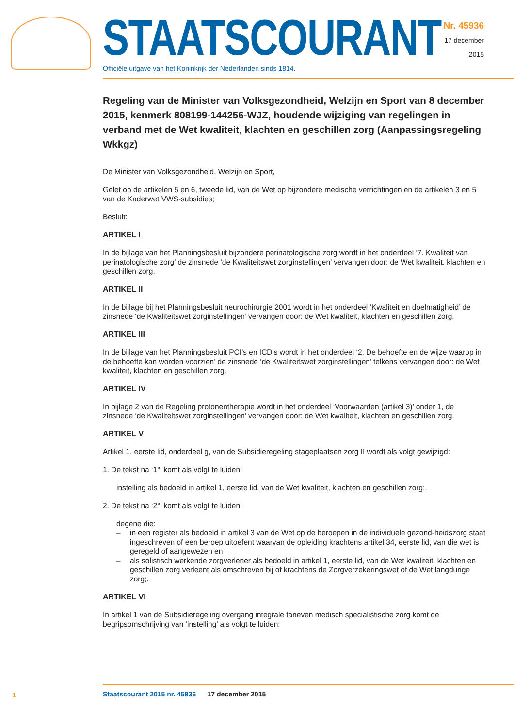STAATSCOURANT
Officiële uitgave van het Koninkrijk der Nederlanden sinds 1814.
Nr. 45936
17 december
2015
Regeling van de Minister van Volksgezondheid, Welzijn en Sport van 8 december 2015, kenmerk 808199-144256-WJZ, houdende wijziging van regelingen in verband met de Wet kwaliteit, klachten en geschillen zorg (Aanpassingsregeling Wkkgz)
De Minister van Volksgezondheid, Welzijn en Sport,
Gelet op de artikelen 5 en 6, tweede lid, van de Wet op bijzondere medische verrichtingen en de artikelen 3 en 5 van de Kaderwet VWS-subsidies;
Besluit:
ARTIKEL I
In de bijlage van het Planningsbesluit bijzondere perinatologische zorg wordt in het onderdeel ‘7. Kwaliteit van perinatologische zorg’ de zinsnede ‘de Kwaliteitswet zorginstellingen’ vervangen door: de Wet kwaliteit, klachten en geschillen zorg.
ARTIKEL II
In de bijlage bij het Planningsbesluit neurochirurgie 2001 wordt in het onderdeel ‘Kwaliteit en doelmatigheid’ de zinsnede ‘de Kwaliteitswet zorginstellingen’ vervangen door: de Wet kwaliteit, klachten en geschillen zorg.
ARTIKEL III
In de bijlage van het Planningsbesluit PCI’s en ICD’s wordt in het onderdeel ‘2. De behoefte en de wijze waarop in de behoefte kan worden voorzien’ de zinsnede ‘de Kwaliteitswet zorginstellingen’ telkens vervangen door: de Wet kwaliteit, klachten en geschillen zorg.
ARTIKEL IV
In bijlage 2 van de Regeling protonentherapie wordt in het onderdeel ‘Voorwaarden (artikel 3)’ onder 1, de zinsnede ‘de Kwaliteitswet zorginstellingen’ vervangen door: de Wet kwaliteit, klachten en geschillen zorg.
ARTIKEL V
Artikel 1, eerste lid, onderdeel g, van de Subsidieregeling stageplaatsen zorg II wordt als volgt gewijzigd:
1. De tekst na ‘1°’ komt als volgt te luiden:
instelling als bedoeld in artikel 1, eerste lid, van de Wet kwaliteit, klachten en geschillen zorg;.
2. De tekst na ‘2°’ komt als volgt te luiden:
degene die:
– in een register als bedoeld in artikel 3 van de Wet op de beroepen in de individuele gezond-heidszorg staat ingeschreven of een beroep uitoefent waarvan de opleiding krachtens artikel 34, eerste lid, van die wet is geregeld of aangewezen en
– als solistisch werkende zorgverlener als bedoeld in artikel 1, eerste lid, van de Wet kwaliteit, klachten en geschillen zorg verleent als omschreven bij of krachtens de Zorgverzekeringswet of de Wet langdurige zorg;.
ARTIKEL VI
In artikel 1 van de Subsidieregeling overgang integrale tarieven medisch specialistische zorg komt de begripsomschrijving van ‘instelling’ als volgt te luiden:
1
Staatscourant 2015 nr. 45936 17 december 2015